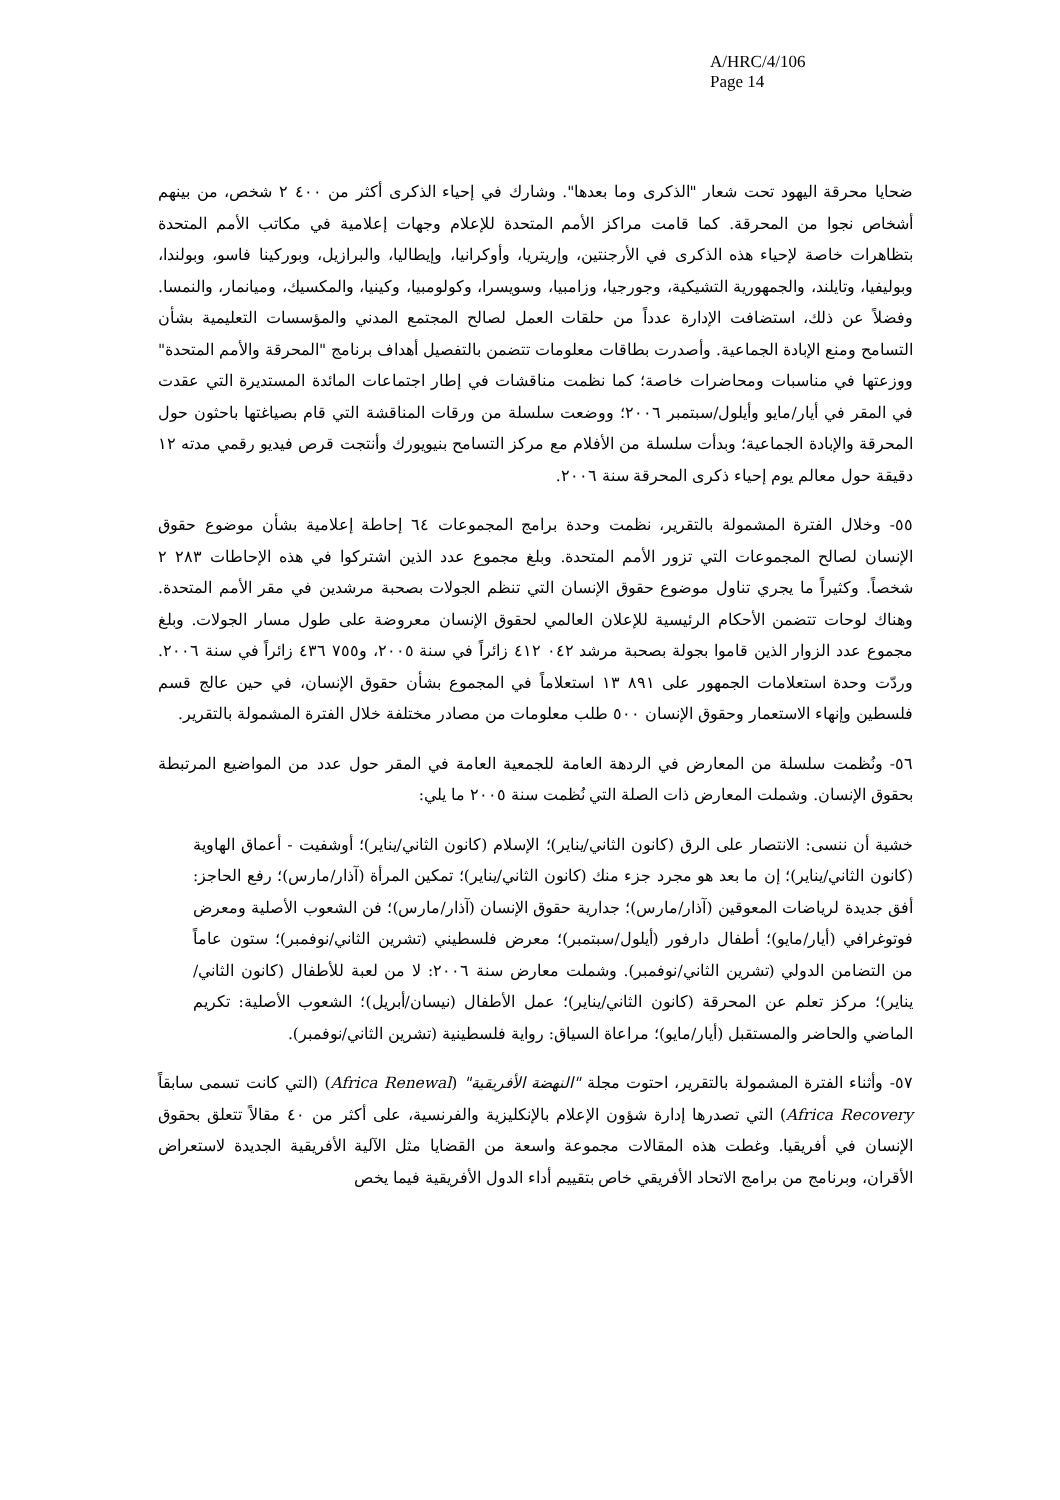A/HRC/4/106
Page 14
ضحايا محرقة اليهود تحت شعار "الذكرى وما بعدها". وشارك في إحياء الذكرى أكثر من ٤٠٠ ٢ شخص، من بينهم أشخاص نجوا من المحرقة. كما قامت مراكز الأمم المتحدة للإعلام وجهات إعلامية في مكاتب الأمم المتحدة بتظاهرات خاصة لإحياء هذه الذكرى في الأرجنتين، وإريتريا، وأوكرانيا، وإيطاليا، والبرازيل، وبوركينا فاسو، وبولندا، وبوليفيا، وتايلند، والجمهورية التشيكية، وجورجيا، وزامبيا، وسويسرا، وكولومبيا، وكينيا، والمكسيك، وميانمار، والنمسا. وفضلاً عن ذلك، استضافت الإدارة عدداً من حلقات العمل لصالح المجتمع المدني والمؤسسات التعليمية بشأن التسامح ومنع الإبادة الجماعية. وأصدرت بطاقات معلومات تتضمن بالتفصيل أهداف برنامج "المحرقة والأمم المتحدة" ووزعتها في مناسبات ومحاضرات خاصة؛ كما نظمت مناقشات في إطار اجتماعات المائدة المستديرة التي عقدت في المقر في أيار/مايو وأيلول/سبتمبر ٢٠٠٦؛ ووضعت سلسلة من ورقات المناقشة التي قام بصياغتها باحثون حول المحرقة والإبادة الجماعية؛ وبدأت سلسلة من الأفلام مع مركز التسامح بنيويورك وأنتجت قرص فيديو رقمي مدته ١٢ دقيقة حول معالم يوم إحياء ذكرى المحرقة سنة ٢٠٠٦.
٥٥- وخلال الفترة المشمولة بالتقرير، نظمت وحدة برامج المجموعات ٦٤ إحاطة إعلامية بشأن موضوع حقوق الإنسان لصالح المجموعات التي تزور الأمم المتحدة. وبلغ مجموع عدد الذين اشتركوا في هذه الإحاطات ٢٨٣ ٢ شخصاً. وكثيراً ما يجري تناول موضوع حقوق الإنسان التي تنظم الجولات بصحبة مرشدين في مقر الأمم المتحدة. وهناك لوحات تتضمن الأحكام الرئيسية للإعلان العالمي لحقوق الإنسان معروضة على طول مسار الجولات. وبلغ مجموع عدد الزوار الذين قاموا بجولة بصحبة مرشد ٠٤٢ ٤١٢ زائراً في سنة ٢٠٠٥، و٧٥٥ ٤٣٦ زائراً في سنة ٢٠٠٦. وردّت وحدة استعلامات الجمهور على ٨٩١ ١٣ استعلاماً في المجموع بشأن حقوق الإنسان، في حين عالج قسم فلسطين وإنهاء الاستعمار وحقوق الإنسان ٥٠٠ طلب معلومات من مصادر مختلفة خلال الفترة المشمولة بالتقرير.
٥٦- ونُظمت سلسلة من المعارض في الردهة العامة للجمعية العامة في المقر حول عدد من المواضيع المرتبطة بحقوق الإنسان. وشملت المعارض ذات الصلة التي نُظمت سنة ٢٠٠٥ ما يلي:
خشية أن ننسى: الانتصار على الرق (كانون الثاني/يناير)؛ الإسلام (كانون الثاني/يناير)؛ أوشفيت - أعماق الهاوية (كانون الثاني/يناير)؛ إن ما بعد هو مجرد جزء منك (كانون الثاني/يناير)؛ تمكين المرأة (آذار/مارس)؛ رفع الحاجز: أفق جديدة لرياضات المعوقين (آذار/مارس)؛ جدارية حقوق الإنسان (آذار/مارس)؛ فن الشعوب الأصلية ومعرض فوتوغرافي (أيار/مايو)؛ أطفال دارفور (أيلول/سبتمبر)؛ معرض فلسطيني (تشرين الثاني/نوفمبر)؛ ستون عاماً من التضامن الدولي (تشرين الثاني/نوفمبر). وشملت معارض سنة ٢٠٠٦: لا من لعبة للأطفال (كانون الثاني/يناير)؛ مركز تعلم عن المحرقة (كانون الثاني/يناير)؛ عمل الأطفال (نيسان/أبريل)؛ الشعوب الأصلية: تكريم الماضي والحاضر والمستقبل (أيار/مايو)؛ مراعاة السياق: رواية فلسطينية (تشرين الثاني/نوفمبر).
٥٧- وأثناء الفترة المشمولة بالتقرير، احتوت مجلة "النهضة الأفريقية" (Africa Renewal) (التي كانت تسمى سابقاً Africa Recovery) التي تصدرها إدارة شؤون الإعلام بالإنكليزية والفرنسية، على أكثر من ٤٠ مقالاً تتعلق بحقوق الإنسان في أفريقيا. وغطت هذه المقالات مجموعة واسعة من القضايا مثل الآلية الأفريقية الجديدة لاستعراض الأقران، وبرنامج من برامج الاتحاد الأفريقي خاص بتقييم أداء الدول الأفريقية فيما يخص